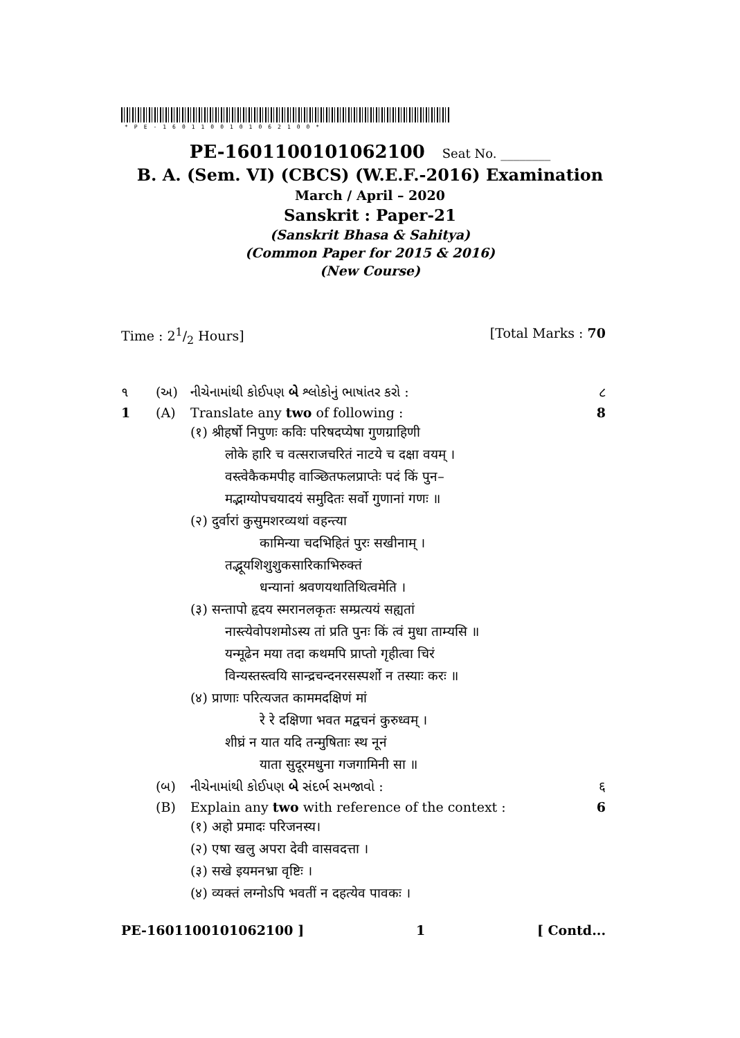*PE-1601100101062100*
PE-1601100101062100 Seat No. ________
B. A. (Sem. VI) (CBCS) (W.E.F.-2016) Examination
March / April – 2020
Sanskrit : Paper-21
(Sanskrit Bhasa & Sahitya)
(Common Paper for 2015 & 2016)
(New Course)
Time : 21/2 Hours] [Total Marks : 70
૧ (અ) નીચેનામાંથી કોઈપણ બે શ્લોકોનું ભાષાંતર કરો : ૮
1 (A) Translate any two of following : 8
(१) श्रीहर्षो निपुणः कविः परिषदप्येषा गुणग्राहिणी
लोके हारि च वत्सराजचरितं नाटये च दक्षा वयम् ।
वस्त्वेकैकमपीह वाञ्छितफलप्राप्तेः पदं किं पुन–
मद्भाग्योपचयादयं समुदितः सर्वो गुणानां गणः ॥
(२) दुर्वारां कुसुमशरव्यथां वहन्त्या
कामिन्या चदभिहितं पुरः सखीनाम् ।
तद्भूयशिशुशुकसारिकाभिरुक्तं
धन्यानां श्रवणयथातिथित्वमेति ।
(३) सन्तापो हृदय स्मरानलकृतः सम्प्रत्ययं सह्यतां
नास्त्येवोपशमोऽस्य तां प्रति पुनः किं त्वं मुधा ताम्यसि ॥
यन्मूढेन मया तदा कथमपि प्राप्तो गृहीत्वा चिरं
विन्यस्तस्त्वयि सान्द्रचन्दनरसस्पर्शो न तस्याः करः ॥
(४) प्राणाः परित्यजत काममदक्षिणं मां
रे रे दक्षिणा भवत मद्वचनं कुरुध्वम् ।
शीघ्रं न यात यदि तन्मुषिताः स्थ नूनं
याता सुदूरमधुना गजगामिनी सा ॥
(બ) નીચેનામાંથી કોઈપણ બે સંદર્ભ સમજાવો : ६
(B) Explain any two with reference of the context : 6
(१) अहो प्रमादः परिजनस्य।
(२) एषा खलु अपरा देवी वासवदत्ता ।
(३) सखे इयमनभ्रा वृष्टिः ।
(४) व्यक्तं लग्नोऽपि भवतीं न दहत्येव पावकः ।
PE-1601100101062100 ] 1 [ Contd...